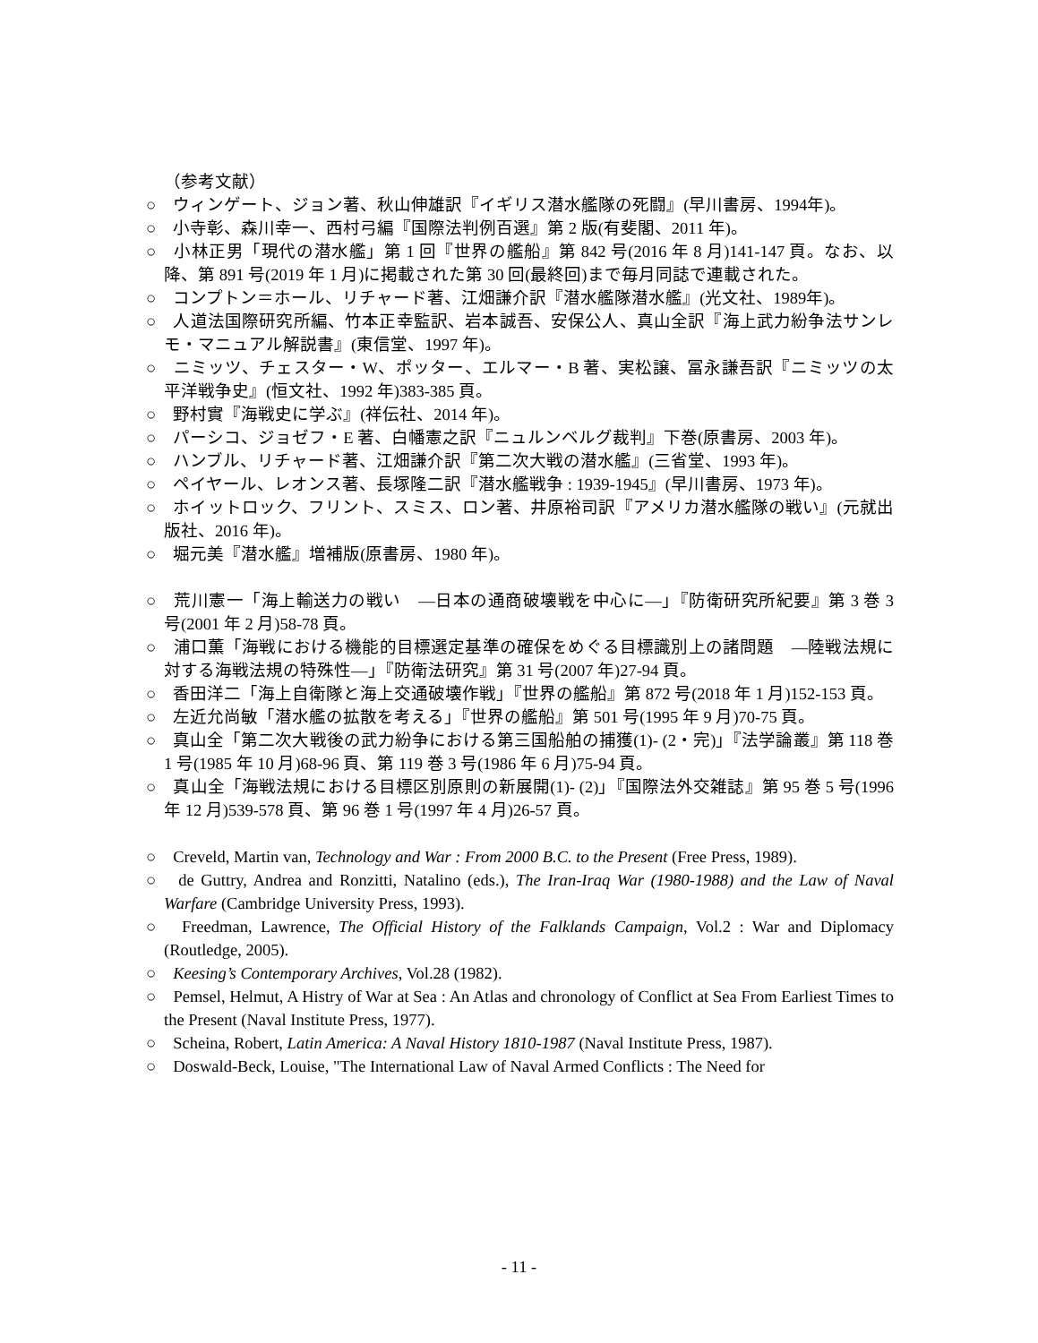（参考文献）
○　ウィンゲート、ジョン著、秋山伸雄訳『イギリス潜水艦隊の死闘』(早川書房、1994年)。
○　小寺彰、森川幸一、西村弓編『国際法判例百選』第 2 版(有斐閣、2011 年)。
○　小林正男「現代の潜水艦」第 1 回『世界の艦船』第 842 号(2016 年 8 月)141-147 頁。なお、以降、第 891 号(2019 年 1 月)に掲載された第 30 回(最終回)まで毎月同誌で連載された。
○　コンプトン＝ホール、リチャード著、江畑謙介訳『潜水艦隊潜水艦』(光文社、1989年)。
○　人道法国際研究所編、竹本正幸監訳、岩本誠吾、安保公人、真山全訳『海上武力紛争法サンレモ・マニュアル解説書』(東信堂、1997 年)。
○　ニミッツ、チェスター・W、ポッター、エルマー・B 著、実松譲、冨永謙吾訳『ニミッツの太平洋戦争史』(恒文社、1992 年)383-385 頁。
○　野村實『海戦史に学ぶ』(祥伝社、2014 年)。
○　パーシコ、ジョゼフ・E 著、白幡憲之訳『ニュルンベルグ裁判』下巻(原書房、2003 年)。
○　ハンブル、リチャード著、江畑謙介訳『第二次大戦の潜水艦』(三省堂、1993 年)。
○　ペイヤール、レオンス著、長塚隆二訳『潜水艦戦争 : 1939-1945』(早川書房、1973 年)。
○　ホイットロック、フリント、スミス、ロン著、井原裕司訳『アメリカ潜水艦隊の戦い』(元就出版社、2016 年)。
○　堀元美『潜水艦』増補版(原書房、1980 年)。
○　荒川憲一「海上輸送力の戦い　―日本の通商破壊戦を中心に―」『防衛研究所紀要』第 3 巻 3 号(2001 年 2 月)58-78 頁。
○　浦口薫「海戦における機能的目標選定基準の確保をめぐる目標識別上の諸問題　―陸戦法規に対する海戦法規の特殊性―」『防衛法研究』第 31 号(2007 年)27-94 頁。
○　香田洋二「海上自衛隊と海上交通破壊作戦」『世界の艦船』第 872 号(2018 年 1 月)152-153 頁。
○　左近允尚敏「潜水艦の拡散を考える」『世界の艦船』第 501 号(1995 年 9 月)70-75 頁。
○　真山全「第二次大戦後の武力紛争における第三国船舶の捕獲(1)- (2・完)」『法学論叢』第 118 巻 1 号(1985 年 10 月)68-96 頁、第 119 巻 3 号(1986 年 6 月)75-94 頁。
○　真山全「海戦法規における目標区別原則の新展開(1)- (2)」『国際法外交雑誌』第 95 巻 5 号(1996 年 12 月)539-578 頁、第 96 巻 1 号(1997 年 4 月)26-57 頁。
○　Creveld, Martin van, Technology and War : From 2000 B.C. to the Present (Free Press, 1989).
○　de Guttry, Andrea and Ronzitti, Natalino (eds.), The Iran-Iraq War (1980‐1988) and the Law of Naval Warfare (Cambridge University Press, 1993).
○　Freedman, Lawrence, The Official History of the Falklands Campaign, Vol.2 : War and Diplomacy (Routledge, 2005).
○　Keesing’s Contemporary Archives, Vol.28 (1982).
○　Pemsel, Helmut, A Histry of War at Sea : An Atlas and chronology of Conflict at Sea From Earliest Times to the Present (Naval Institute Press, 1977).
○　Scheina, Robert, Latin America: A Naval History 1810-1987 (Naval Institute Press, 1987).
○　Doswald-Beck, Louise, "The International Law of Naval Armed Conflicts : The Need for
- 11 -